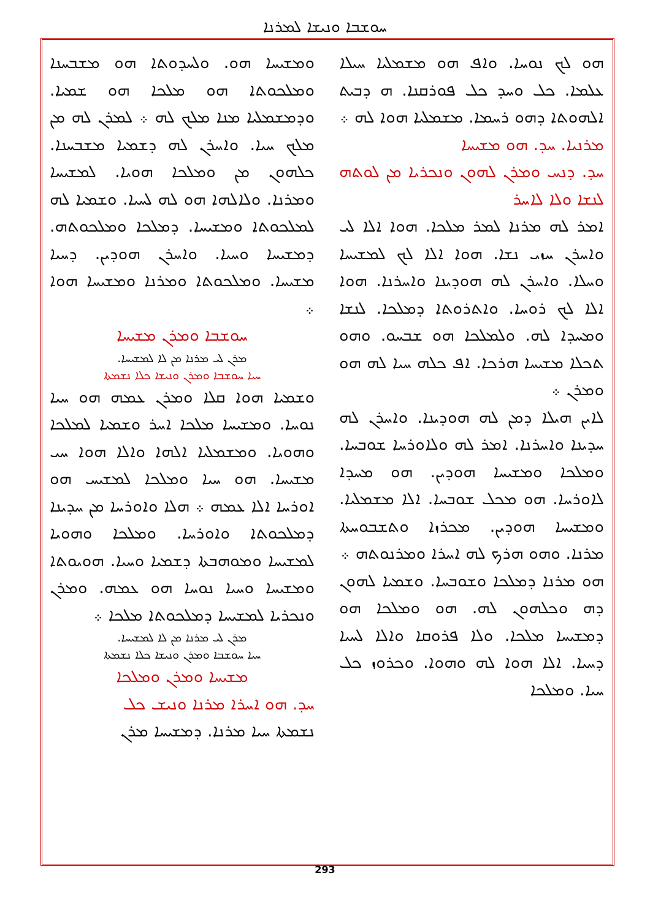ܚܘܫܒܐ ܘܢܝܫܐ ܠܡܪܢܐ
ܗܘ ܠܟ ܢܘܚܐ. ܘܐܦ ܗܘ ܡܫܡܠܝܐ ܚܝܠܐ ܥܠܡܐ. ܟܠ ܘܚܕ ܟܠ ܦܘܪܩܢܐ. ܗ ܕܒܝܬ ܐܠܗܘܬܐ ܕܗܘ ܪܚܡܐ. ܡܫܡܠܝܐ ܗܘܐ ܠܗ ܀
ܡܪܢܝܐ. ܚܕ. ܗܘ ܡܫܝܚܐ
ܚܕ. ܕܢܚ ܘܡܪܢ ܠܗܘܢ ܘܢܟܪܝܐ ܡܢ ܠܘܬܗ ܠܢܫܐ ܘܠܐ ܠܐܚܪ
ܐܡܪ ܠܗ ܡܪܢܐ ܠܡܪ ܡܠܟܐ. ܗܘܐ ܐܠܐ ܠܝ ܘܐܚܪܢ ܚܙܝ ܢܫܐ. ܗܘܐ ܐܠܐ ܠܟ ܠܡܫܝܚܐ ܘܚܠܐ. ܘܐܚܪܢ ܠܗ ܗܘܕܝܢܐ ܘܐܚܪܢܐ. ܗܘܐ ܐܠܐ ܠܟ ܪܘܚܐ. ܘܐܬܪܘܬܐ ܕܡܠܟܐ. ܠܢܫܐ ܘܡܚܕܐ ܠܗ. ܘܠܡܠܟܐ ܗܘ ܫܒܚܘ. ܘܗܘ ܬܟܠܐ ܡܫܝܚܐ ܗܪܟܐ. ܐܦ ܟܠܗ ܚܝܐ ܠܗ ܗܘ ܘܡܪܢ ܀
ܠܐܝܢ ܗܝܠܐ ܕܡܢ ܠܗ ܗܘܕܝܢܐ. ܘܐܚܪܢ ܠܗ ܚܕܝܢܐ ܘܐܚܪܢܐ. ܐܡܪ ܠܗ ܘܠܐܘܪܚܐ ܫܘܒܚܐ. ܘܡܠܟܐ ܘܡܫܝܚܐ ܗܘܕܝܢ. ܗܘ ܡܚܕܐ ܠܐܘܪܚܐ. ܗܘ ܡܟܠ ܫܘܒܚܐ. ܐܠܐ ܡܫܡܠܝܐ. ܘܡܫܝܚܐ ܗܘܕܝܢ. ܡܟܪܙܐ ܘܬܫܒܘܚܬܐ ܡܪܢܐ. ܘܗܘ ܗܪܟ ܠܗ ܐܚܪܐ ܘܡܪܢܘܬܗ ܀
ܗܘ ܡܪܢܐ ܕܡܠܟܐ ܘܫܘܒܚܐ. ܘܫܡܝܐ ܠܗܘܢ ܕܗ ܘܟܠܗܘܢ ܠܗ. ܗܘ ܘܡܠܟܐ ܗܘ ܕܡܫܝܚܐ ܡܠܟܐ. ܘܠܐ ܦܪܘܩܐ ܘܐܠܐ ܠܚܝܐ ܕܚܝܐ. ܐܠܐ ܗܘܐ ܠܗ ܘܗܘܐ. ܘܟܪܘܙ ܟܠ ܚܝܐ. ܘܡܠܟܐ
ܘܡܫܝܚܐ ܗܘ. ܘܠܚܕܘܬܐ ܗܘ ܡܫܒܚܢܐ ܘܡܠܟܘܬܐ ܗܘ ܡܠܟܐ ܗܘ ܫܡܝܐ. ܘܕܡܫܡܠܝܐ ܡܢܐ ܡܠܟ ܠܗ ܀ ܠܡܪܢ ܠܗ ܡܢ ܡܠܟ ܚܝܐ. ܘܐܚܪܢ ܠܗ ܕܫܡܝܐ ܡܫܒܚܢܐ. ܟܠܗܘܢ ܡܢ ܘܡܠܟܐ ܗܘܝܐ. ܠܡܫܝܚܐ ܘܡܪܢܐ. ܘܠܐܠܗܐ ܗܘ ܠܗ ܠܚܝܐ. ܘܫܡܝܐ ܠܗ ܠܡܠܟܘܬܐ ܘܡܫܝܚܐ. ܕܡܠܟܐ ܘܡܠܟܘܬܗ. ܕܡܫܝܚܐ ܘܚܝܐ. ܘܐܚܪܢ ܗܘܕܝܢ. ܕܚܝܐ ܡܫܝܚܐ. ܘܡܠܟܘܬܐ ܘܡܪܢܐ ܘܡܫܝܚܐ ܗܘܐ ܀
ܚܘܫܒܐ ܘܡܪܢ ܡܫܝܚܐ
ܡܪܢ ܠܝ ܡܪܢܐ ܡܢ ܠܐ ܠܡܫܝܚܐ.
ܚܝܐ ܚܘܫܒܐ ܘܡܪܢ ܘܢܝܫܐ ܟܠܐ ܢܫܡܬܐ
ܘܫܡܝܐ ܗܘܐ ܩܠܐ ܘܡܪܢ ܥܡܗ ܗܘ ܚܝܐ ܢܘܚܐ. ܘܡܫܝܚܐ ܡܠܟܐ ܐܚܪ ܘܫܡܝܐ ܠܡܠܟܐ ܘܗܘܝܐ. ܘܡܫܡܠܝܐ ܐܠܗܐ ܘܐܠܐ ܗܘܐ ܚܝ ܡܫܝܚܐ. ܗܘ ܚܝܐ ܘܡܠܟܐ ܠܡܫܝܚ ܗܘ ܐܘܪܚܐ ܐܠܐ ܥܡܗ ܀ ܗܠܐ ܘܐܘܪܚܐ ܡܢ ܚܕܝܢܐ ܕܡܠܟܘܬܐ ܘܐܘܪܚܐ. ܘܡܠܟܐ ܘܗܘܝܐ ܠܡܫܝܚܐ ܘܡܘܗܒܬܐ ܕܫܡܝܐ ܘܚܝܐ. ܗܘܝܘܬܐ ܘܡܫܝܚܐ ܘܚܝܐ ܢܘܚܐ ܗܘ ܥܡܗ. ܘܡܪܢ ܘܢܟܪܝܐ ܠܡܫܝܚܐ ܕܡܠܟܘܬܐ ܡܠܟܐ ܀
ܡܪܢ ܠܝ ܡܪܢܐ ܡܢ ܠܐ ܠܡܫܝܚܐ.
ܚܝܐ ܚܘܫܒܐ ܘܡܪܢ ܘܢܝܫܐ ܟܠܐ ܢܫܡܬܐ
ܡܫܝܚܐ ܘܡܪܢ ܘܡܠܟܐ
ܚܕ. ܗܘ ܐܚܪܐ ܡܪܢܐ ܘܢܝܫ ܟܠ
ܢܫܡܬܐ ܚܝܐ ܡܪܢܐ. ܕܡܫܝܚܐ ܡܪܢ
293